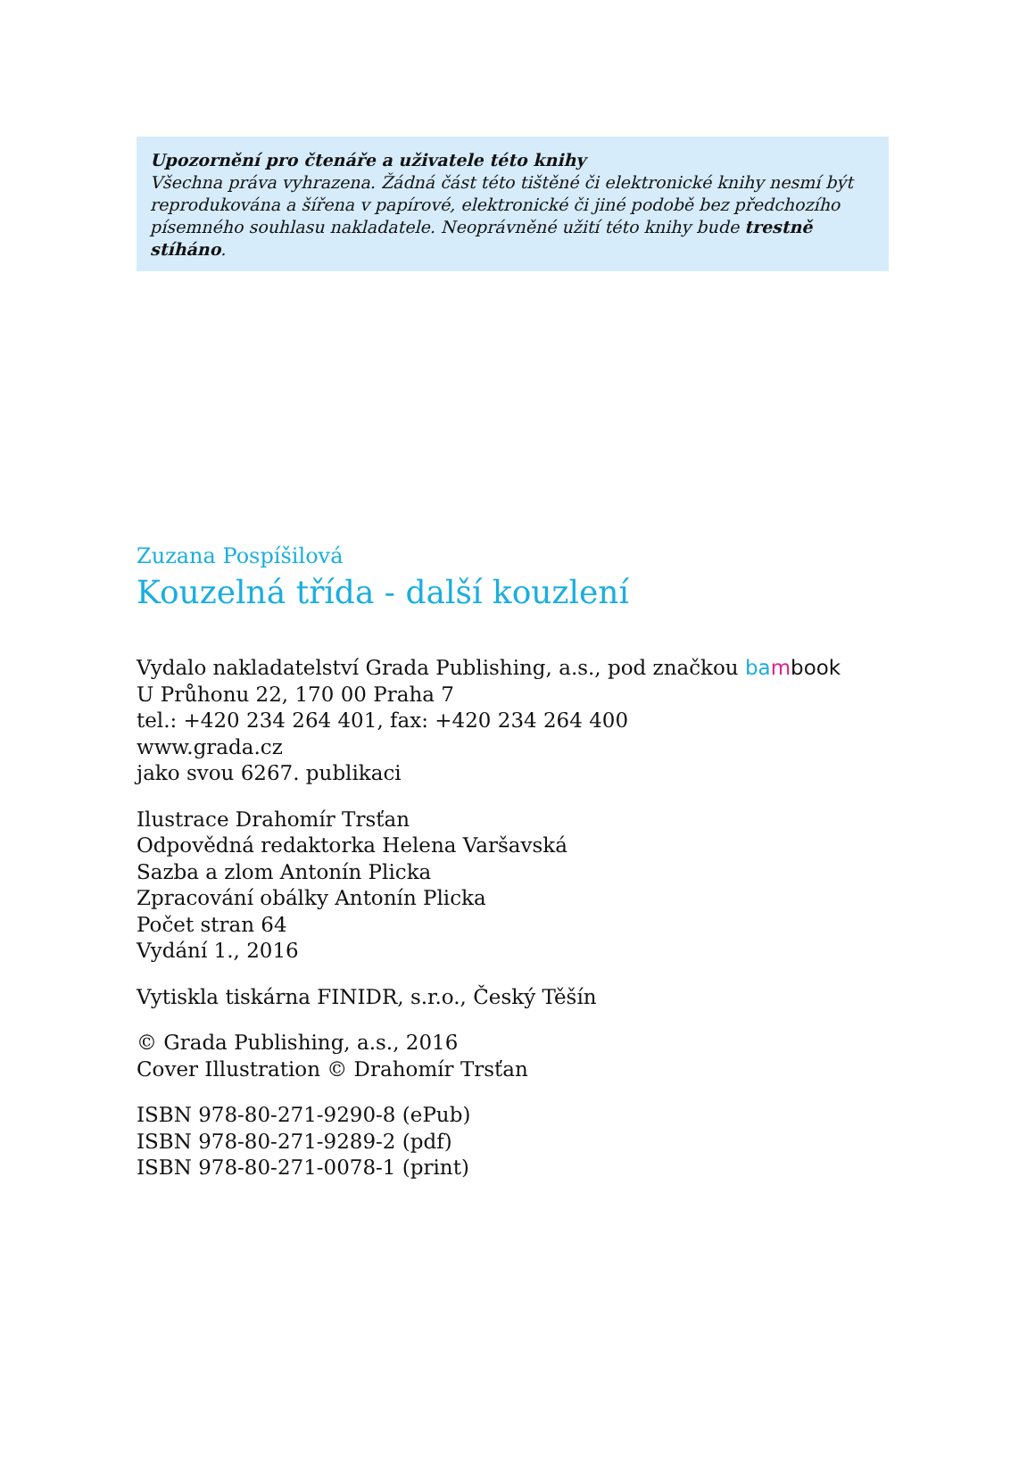Upozornění pro čtenáře a uživatele této knihy
Všechna práva vyhrazena. Žádná část této tištěné či elektronické knihy nesmí být reprodukována a šířena v papírové, elektronické či jiné podobě bez předchozího písemného souhlasu nakladatele. Neoprávněné užití této knihy bude trestně stíháno.
Zuzana Pospíšilová
Kouzelná třída - další kouzlení
Vydalo nakladatelství Grada Publishing, a.s., pod značkou ba mbook
U Průhonu 22, 170 00 Praha 7
tel.: +420 234 264 401, fax: +420 234 264 400
www.grada.cz
jako svou 6267. publikaci
Ilustrace Drahomír Trsťan
Odpovědná redaktorka Helena Varšavská
Sazba a zlom Antonín Plicka
Zpracování obálky Antonín Plicka
Počet stran 64
Vydání 1., 2016
Vytiskla tiskárna FINIDR, s.r.o., Český Těšín
© Grada Publishing, a.s., 2016
Cover Illustration © Drahomír Trsťan
ISBN 978-80-271-9290-8 (ePub)
ISBN 978-80-271-9289-2 (pdf)
ISBN 978-80-271-0078-1 (print)